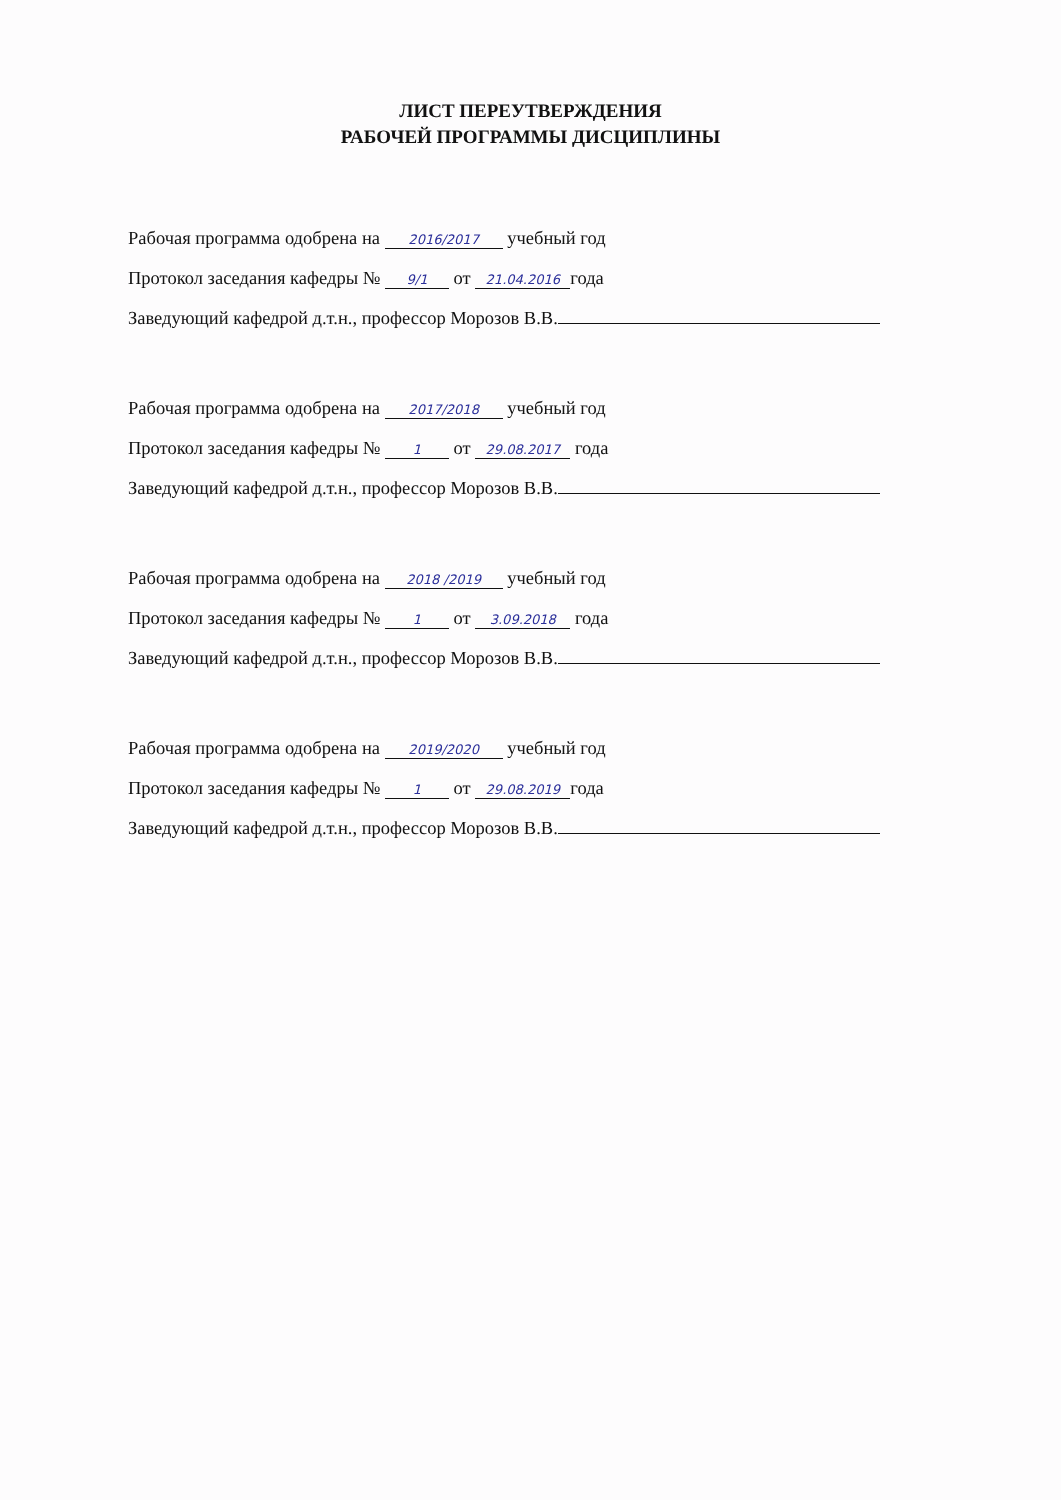ЛИСТ ПЕРЕУТВЕРЖДЕНИЯ
РАБОЧЕЙ ПРОГРАММЫ ДИСЦИПЛИНЫ
Рабочая программа одобрена на 2016/2017 учебный год
Протокол заседания кафедры № 9/1 от 21.04.2016 года
Заведующий кафедрой д.т.н., профессор Морозов В.В.
Рабочая программа одобрена на 2017/2018 учебный год
Протокол заседания кафедры № 1 от 29.08.2017 года
Заведующий кафедрой д.т.н., профессор Морозов В.В.
Рабочая программа одобрена на 2018 /2019 учебный год
Протокол заседания кафедры № 1 от 3.09.2018 года
Заведующий кафедрой д.т.н., профессор Морозов В.В.
Рабочая программа одобрена на 2019/2020 учебный год
Протокол заседания кафедры № 1 от 29.08.2019 года
Заведующий кафедрой д.т.н., профессор Морозов В.В.